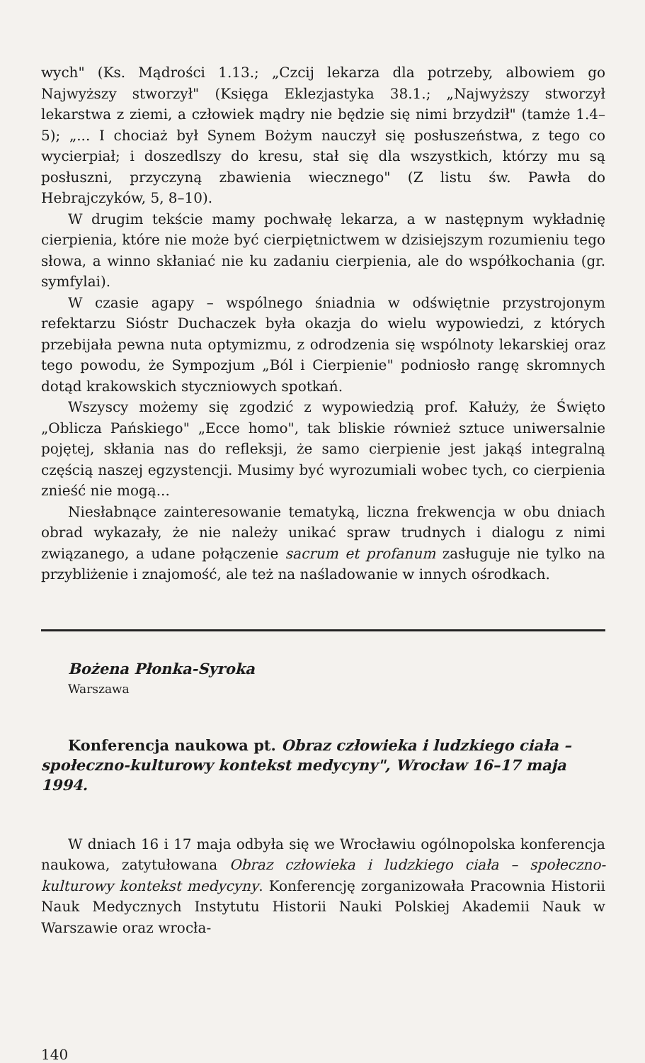wych" (Ks. Mądrości 1.13.; „Czcij lekarza dla potrzeby, albowiem go Najwyższy stworzył" (Księga Eklezjastyka 38.1.; „Najwyższy stworzył lekarstwa z ziemi, a człowiek mądry nie będzie się nimi brzydził" (tamże 1.4–5); „... I chociaż był Synem Bożym nauczył się posłuszeństwa, z tego co wycierpiał; i doszedlszy do kresu, stał się dla wszystkich, którzy mu są posłuszni, przyczyną zbawienia wiecznego" (Z listu św. Pawła do Hebrajczyków, 5, 8–10).
W drugim tekście mamy pochwałę lekarza, a w następnym wykładnię cierpienia, które nie może być cierpiętnictwem w dzisiejszym rozumieniu tego słowa, a winno skłaniać nie ku zadaniu cierpienia, ale do współkochania (gr. symfylai).
W czasie agapy – wspólnego śniadnia w odświętnie przystrojonym refektarzu Sióstr Duchaczek była okazja do wielu wypowiedzi, z których przebijała pewna nuta optymizmu, z odrodzenia się wspólnoty lekarskiej oraz tego powodu, że Sympozjum „Ból i Cierpienie" podniosło rangę skromnych dotąd krakowskich styczniowych spotkań.
Wszyscy możemy się zgodzić z wypowiedzią prof. Kałuży, że Święto „Oblicza Pańskiego" „Ecce homo", tak bliskie również sztuce uniwersalnie pojętej, skłania nas do refleksji, że samo cierpienie jest jakąś integralną częścią naszej egzystencji. Musimy być wyrozumiali wobec tych, co cierpienia znieść nie mogą...
Niesłabnące zainteresowanie tematyką, liczna frekwencja w obu dniach obrad wykazały, że nie należy unikać spraw trudnych i dialogu z nimi związanego, a udane połączenie sacrum et profanum zasługuje nie tylko na przybliżenie i znajomość, ale też na naśladowanie w innych ośrodkach.
Bożena Płonka-Syroka
Warszawa
Konferencja naukowa pt. Obraz człowieka i ludzkiego ciała – społeczno-kulturowy kontekst medycyny", Wrocław 16–17 maja 1994.
W dniach 16 i 17 maja odbyła się we Wrocławiu ogólnopolska konferencja naukowa, zatytułowana Obraz człowieka i ludzkiego ciała – społeczno-kulturowy kontekst medycyny. Konferencję zorganizowała Pracownia Historii Nauk Medycznych Instytutu Historii Nauki Polskiej Akademii Nauk w Warszawie oraz wrocła-
140